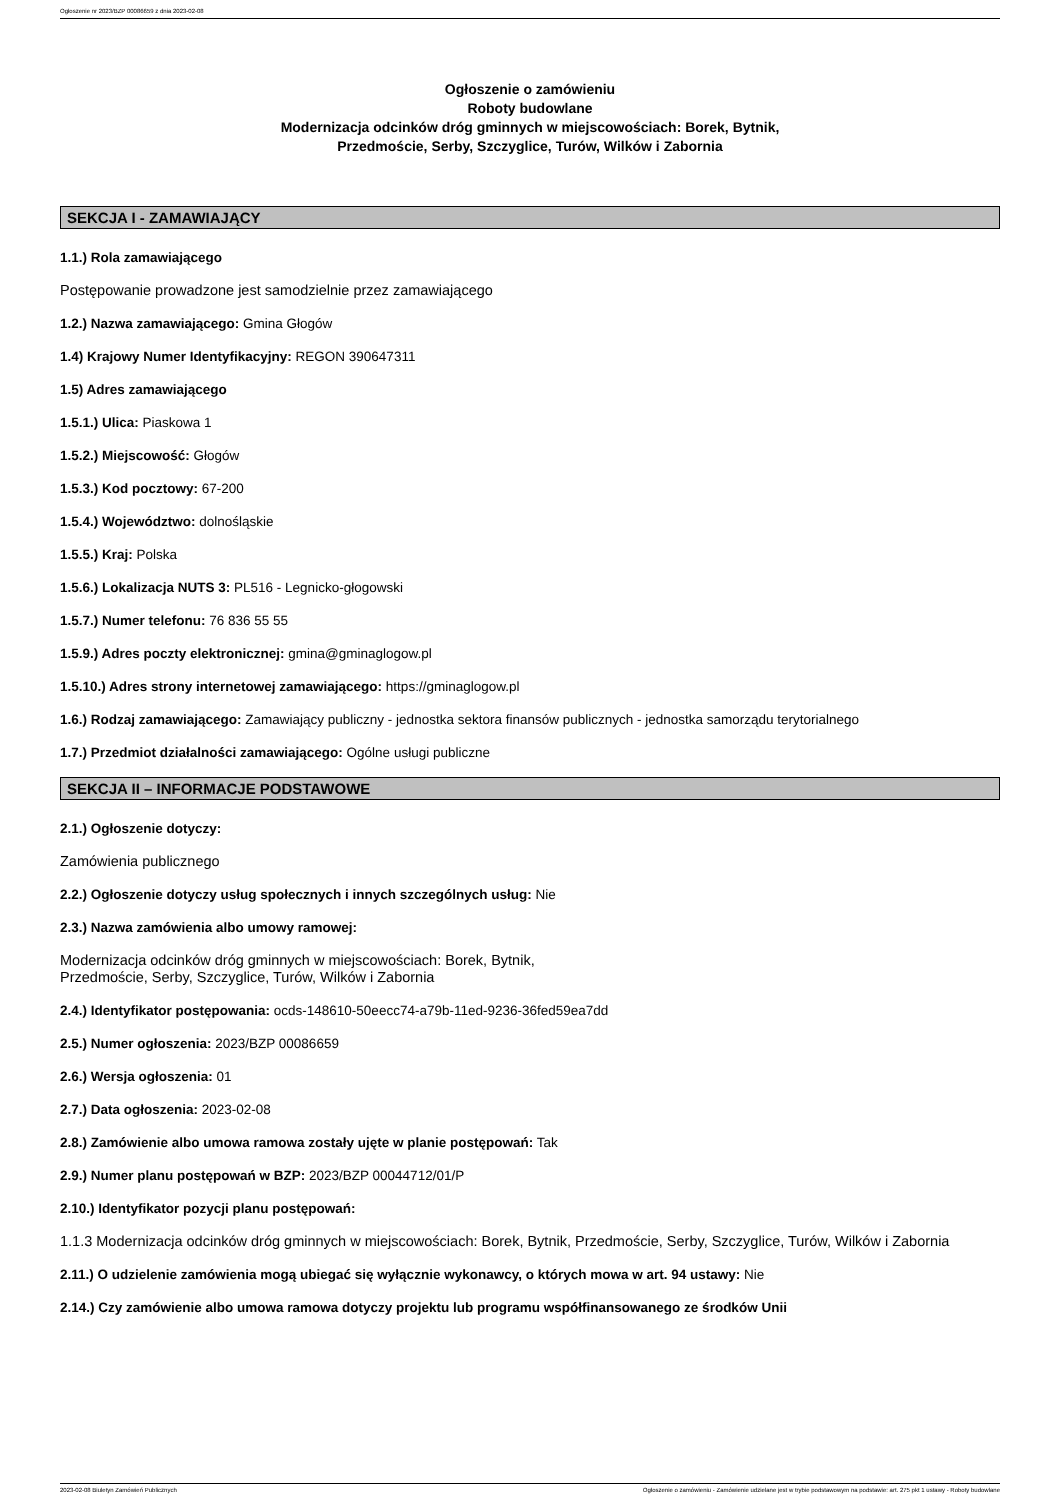Ogłoszenie nr 2023/BZP 00086659 z dnia 2023-02-08
Ogłoszenie o zamówieniu
Roboty budowlane
Modernizacja odcinków dróg gminnych w miejscowościach: Borek, Bytnik,
Przedmoście, Serby, Szczyglice, Turów, Wilków i Zabornia
SEKCJA I - ZAMAWIAJĄCY
1.1.) Rola zamawiającego
Postępowanie prowadzone jest samodzielnie przez zamawiającego
1.2.) Nazwa zamawiającego: Gmina Głogów
1.4) Krajowy Numer Identyfikacyjny: REGON 390647311
1.5) Adres zamawiającego
1.5.1.) Ulica: Piaskowa 1
1.5.2.) Miejscowość: Głogów
1.5.3.) Kod pocztowy: 67-200
1.5.4.) Województwo: dolnośląskie
1.5.5.) Kraj: Polska
1.5.6.) Lokalizacja NUTS 3: PL516 - Legnicko-głogowski
1.5.7.) Numer telefonu: 76 836 55 55
1.5.9.) Adres poczty elektronicznej: gmina@gminaglogow.pl
1.5.10.) Adres strony internetowej zamawiającego: https://gminaglogow.pl
1.6.) Rodzaj zamawiającego: Zamawiający publiczny - jednostka sektora finansów publicznych - jednostka samorządu terytorialnego
1.7.) Przedmiot działalności zamawiającego: Ogólne usługi publiczne
SEKCJA II – INFORMACJE PODSTAWOWE
2.1.) Ogłoszenie dotyczy:
Zamówienia publicznego
2.2.) Ogłoszenie dotyczy usług społecznych i innych szczególnych usług: Nie
2.3.) Nazwa zamówienia albo umowy ramowej:
Modernizacja odcinków dróg gminnych w miejscowościach: Borek, Bytnik,
Przedmoście, Serby, Szczyglice, Turów, Wilków i Zabornia
2.4.) Identyfikator postępowania: ocds-148610-50eecc74-a79b-11ed-9236-36fed59ea7dd
2.5.) Numer ogłoszenia: 2023/BZP 00086659
2.6.) Wersja ogłoszenia: 01
2.7.) Data ogłoszenia: 2023-02-08
2.8.) Zamówienie albo umowa ramowa zostały ujęte w planie postępowań: Tak
2.9.) Numer planu postępowań w BZP: 2023/BZP 00044712/01/P
2.10.) Identyfikator pozycji planu postępowań:
1.1.3 Modernizacja odcinków dróg gminnych w miejscowościach: Borek, Bytnik, Przedmoście, Serby, Szczyglice, Turów, Wilków i Zabornia
2.11.) O udzielenie zamówienia mogą ubiegać się wyłącznie wykonawcy, o których mowa w art. 94 ustawy: Nie
2.14.) Czy zamówienie albo umowa ramowa dotyczy projektu lub programu współfinansowanego ze środków Unii
2023-02-08 Biuletyn Zamówień Publicznych Ogłoszenie o zamówieniu - Zamówienie udzielane jest w trybie podstawowym na podstawie: art. 275 pkt 1 ustawy - Roboty budowlane